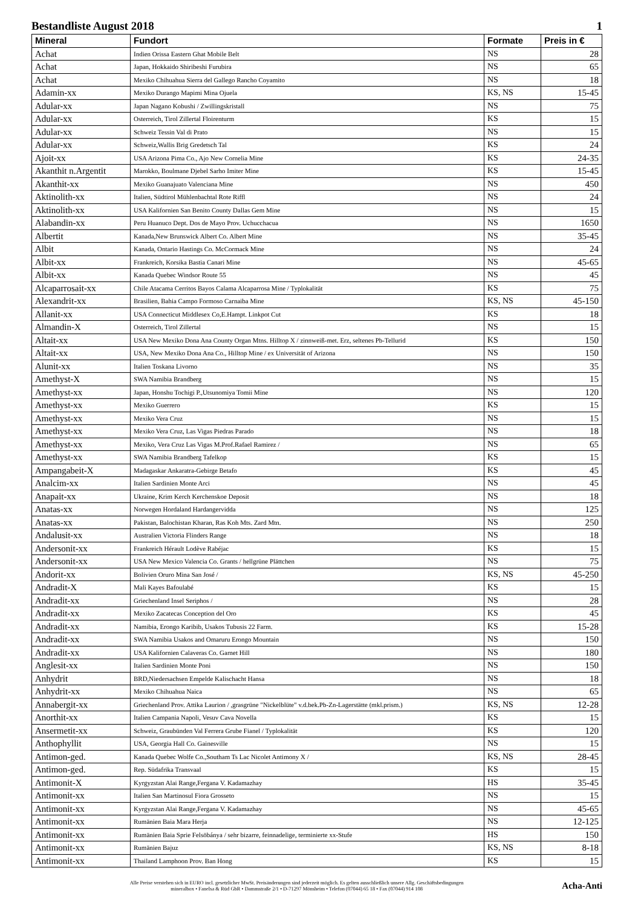Bestandliste August 2018 1
| Mineral | Fundort | Formate | Preis in € |
| --- | --- | --- | --- |
| Achat | Indien Orissa Eastern Ghat Mobile Belt | NS | 28 |
| Achat | Japan, Hokkaido Shiribeshi Furubira | NS | 65 |
| Achat | Mexiko Chihuahua Sierra del Gallego Rancho Coyamito | NS | 18 |
| Adamin-xx | Mexiko Durango Mapimi Mina Ojuela | KS, NS | 15-45 |
| Adular-xx | Japan Nagano Kobushi / Zwillingskristall | NS | 75 |
| Adular-xx | Osterreich, Tirol Zillertal Floirenturm | KS | 15 |
| Adular-xx | Schweiz Tessin Val di Prato | NS | 15 |
| Adular-xx | Schweiz,Wallis Brig Gredetsch Tal | KS | 24 |
| Ajoit-xx | USA Arizona Pima Co., Ajo New Cornelia Mine | KS | 24-35 |
| Akanthit n.Argentit | Marokko, Boulmane Djebel Sarho Imiter Mine | KS | 15-45 |
| Akanthit-xx | Mexiko Guanajuato Valenciana Mine | NS | 450 |
| Aktinolith-xx | Italien, Südtirol Mühlenbachtal Rote Riffl | NS | 24 |
| Aktinolith-xx | USA Kalifornien San Benito County Dallas Gem Mine | NS | 15 |
| Alabandin-xx | Peru Huanuco Dept. Dos de Mayo Prov. Uchucchacua | NS | 1650 |
| Albertit | Kanada,New Brunswick Albert Co. Albert Mine | NS | 35-45 |
| Albit | Kanada, Ontario Hastings Co. McCormack Mine | NS | 24 |
| Albit-xx | Frankreich, Korsika Bastia Canari Mine | NS | 45-65 |
| Albit-xx | Kanada Quebec Windsor Route 55 | NS | 45 |
| Alcaparrosait-xx | Chile Atacama Cerritos Bayos Calama Alcaparrosa Mine / Typlokalität | KS | 75 |
| Alexandrit-xx | Brasilien, Bahia Campo Formoso Carnaiba Mine | KS, NS | 45-150 |
| Allanit-xx | USA Connecticut Middlesex Co,E.Hampt. Linkpot Cut | KS | 18 |
| Almandin-X | Osterreich, Tirol Zillertal | NS | 15 |
| Altait-xx | USA New Mexiko Dona Ana County Organ Mtns. Hilltop X / zinnweiß-met. Erz, seltenes Pb-Tellurid | KS | 150 |
| Altait-xx | USA, New Mexiko Dona Ana Co., Hilltop Mine / ex Universität of Arizona | NS | 150 |
| Alunit-xx | Italien Toskana Livorno | NS | 35 |
| Amethyst-X | SWA Namibia Brandberg | NS | 15 |
| Amethyst-xx | Japan, Honshu Tochigi P.,Utsunomiya Tomii Mine | NS | 120 |
| Amethyst-xx | Mexiko Guerrero | KS | 15 |
| Amethyst-xx | Mexiko Vera Cruz | NS | 15 |
| Amethyst-xx | Mexiko Vera Cruz, Las Vigas Piedras Parado | NS | 18 |
| Amethyst-xx | Mexiko, Vera Cruz Las Vigas M.Prof.Rafael Ramirez / | NS | 65 |
| Amethyst-xx | SWA Namibia Brandberg Tafelkop | KS | 15 |
| Ampangabeit-X | Madagaskar Ankaratra-Gebirge Betafo | KS | 45 |
| Analcim-xx | Italien Sardinien Monte Arci | NS | 45 |
| Anapait-xx | Ukraine, Krim Kerch Kerchenskoe Deposit | NS | 18 |
| Anatas-xx | Norwegen Hordaland Hardangervidda | NS | 125 |
| Anatas-xx | Pakistan, Balochistan Kharan, Ras Koh Mts. Zard Mtn. | NS | 250 |
| Andalusit-xx | Australien Victoria Flinders Range | NS | 18 |
| Andersonit-xx | Frankreich Hérault Lodève Rabéjac | KS | 15 |
| Andersonit-xx | USA New Mexico Valencia Co. Grants / hellgrüne Plättchen | NS | 75 |
| Andorit-xx | Bolivien Oruro Mina San José / | KS, NS | 45-250 |
| Andradit-X | Mali Kayes Bafoulabé | KS | 15 |
| Andradit-xx | Griechenland Insel Seriphos / | NS | 28 |
| Andradit-xx | Mexiko Zacatecas Conception del Oro | KS | 45 |
| Andradit-xx | Namibia, Erongo Karibib, Usakos Tubusis 22 Farm. | KS | 15-28 |
| Andradit-xx | SWA Namibia Usakos and Omaruru Erongo Mountain | NS | 150 |
| Andradit-xx | USA Kalifornien Calaveras Co. Garnet Hill | NS | 180 |
| Anglesit-xx | Italien Sardinien Monte Poni | NS | 150 |
| Anhydrit | BRD,Niedersachsen Empelde Kalischacht Hansa | NS | 18 |
| Anhydrit-xx | Mexiko Chihuahua Naica | NS | 65 |
| Annabergit-xx | Griechenland Prov. Attika Laurion / ,grasgrüne "Nickelblüte" v.d.bek.Pb-Zn-Lagerstätte (mkl.prism.) | KS, NS | 12-28 |
| Anorthit-xx | Italien Campania Napoli, Vesuv Cava Novella | KS | 15 |
| Ansermetit-xx | Schweiz, Graubünden Val Ferrera Grube Fianel / Typlokalität | KS | 120 |
| Anthophyllit | USA, Georgia Hall Co. Gainesville | NS | 15 |
| Antimon-ged. | Kanada Quebec Wolfe Co.,Southam Ts Lac Nicolet Antimony X / | KS, NS | 28-45 |
| Antimon-ged. | Rep. Südafrika Transvaal | KS | 15 |
| Antimonit-X | Kyrgyzstan Alai Range,Fergana V. Kadamazhay | HS | 35-45 |
| Antimonit-xx | Italien San Martinosul Fiora Grosseto | NS | 15 |
| Antimonit-xx | Kyrgyzstan Alai Range,Fergana V. Kadamazhay | NS | 45-65 |
| Antimonit-xx | Rumänien Baia Mara Herja | NS | 12-125 |
| Antimonit-xx | Rumänien Baia Sprie Felsöbánya / sehr bizarre, feinnadelige, terminierte xx-Stufe | HS | 150 |
| Antimonit-xx | Rumänien Bajuz | KS, NS | 8-18 |
| Antimonit-xx | Thailand Lamphoon Prov. Ban Hong | KS | 15 |
Alle Preise verstehen sich in EURO incl. gesetzlicher MwSt. Preisänderungen sind jederzeit möglich. Es gelten ausschließlich unsere Allg. Geschäftsbedingungen
mineralbox • Fanelsa & Rüd GbR • Dammstraße 2/1 • D-71297 Mönsheim • Telefon (07044) 65 18 • Fax (07044) 914 108
Acha-Anti